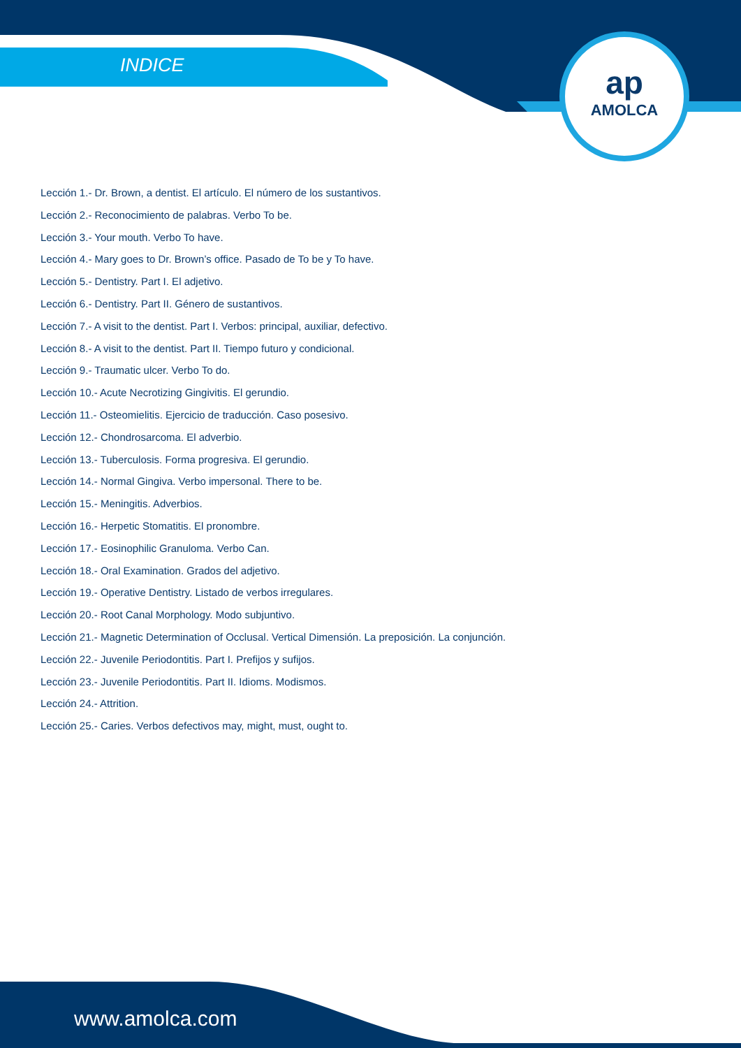INDICE
ap
AMOLCA
Lección 1.- Dr. Brown, a dentist. El artículo. El número de los sustantivos.
Lección 2.- Reconocimiento de palabras. Verbo To be.
Lección 3.- Your mouth. Verbo To have.
Lección 4.- Mary goes to Dr. Brown’s office. Pasado de To be y To have.
Lección 5.- Dentistry. Part I. El adjetivo.
Lección 6.- Dentistry. Part II. Género de sustantivos.
Lección 7.- A visit to the dentist. Part I. Verbos: principal, auxiliar, defectivo.
Lección 8.- A visit to the dentist. Part II. Tiempo futuro y condicional.
Lección 9.- Traumatic ulcer. Verbo To do.
Lección 10.- Acute Necrotizing Gingivitis. El gerundio.
Lección 11.- Osteomielitis. Ejercicio de traducción. Caso posesivo.
Lección 12.- Chondrosarcoma. El adverbio.
Lección 13.- Tuberculosis. Forma progresiva. El gerundio.
Lección 14.- Normal Gingiva. Verbo impersonal. There to be.
Lección 15.- Meningitis. Adverbios.
Lección 16.- Herpetic Stomatitis. El pronombre.
Lección 17.- Eosinophilic Granuloma. Verbo Can.
Lección 18.- Oral Examination. Grados del adjetivo.
Lección 19.- Operative Dentistry. Listado de verbos irregulares.
Lección 20.- Root Canal Morphology. Modo subjuntivo.
Lección 21.- Magnetic Determination of Occlusal. Vertical Dimensión. La preposición. La conjunción.
Lección 22.- Juvenile Periodontitis. Part I. Prefijos y sufijos.
Lección 23.- Juvenile Periodontitis. Part II. Idioms. Modismos.
Lección 24.- Attrition.
Lección 25.- Caries. Verbos defectivos may, might, must, ought to.
www.amolca.com